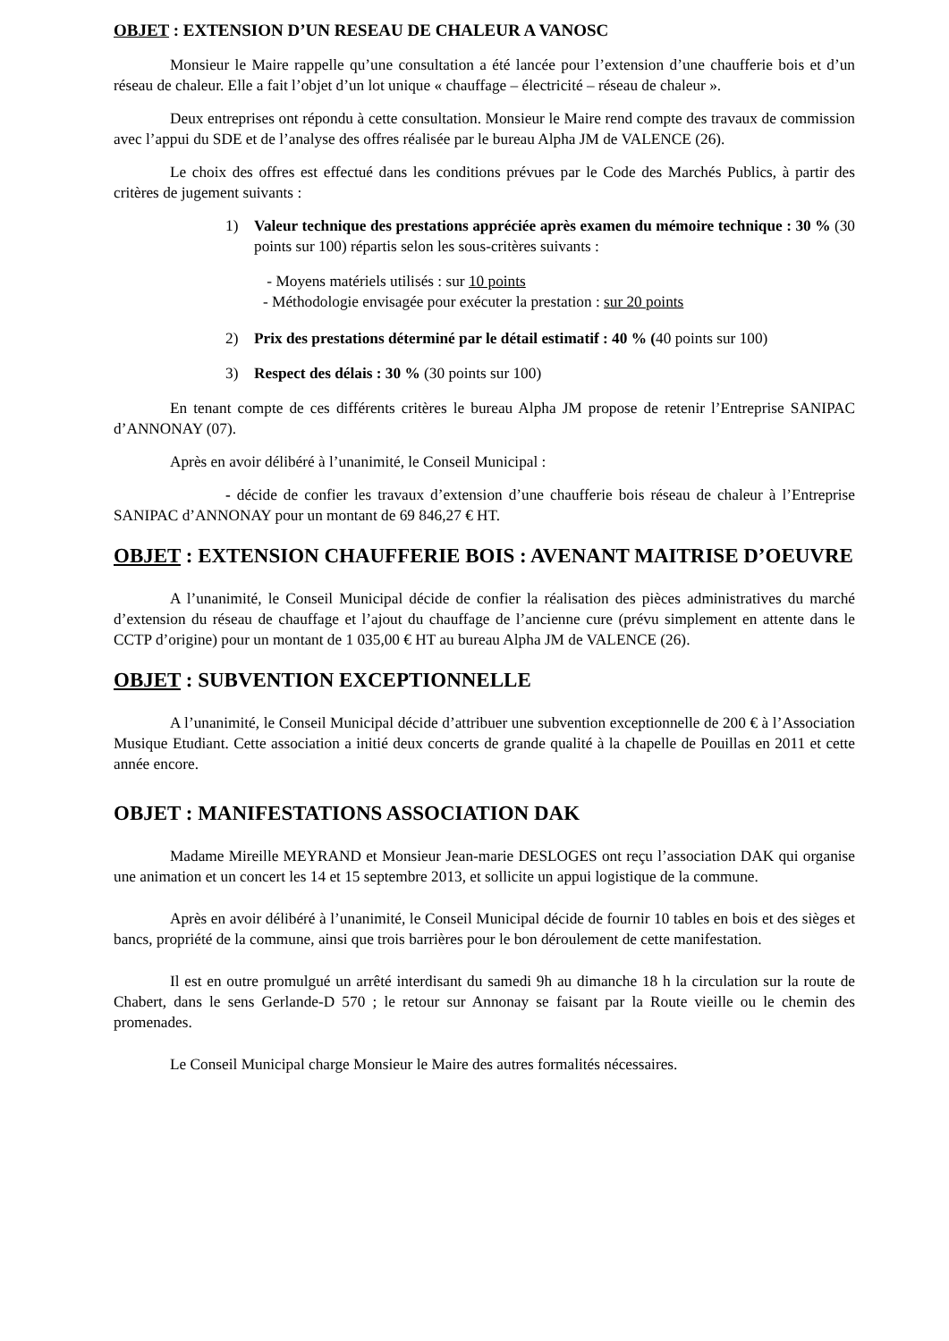OBJET : EXTENSION D’UN RESEAU DE CHALEUR A VANOSC
Monsieur le Maire rappelle qu’une consultation a été lancée pour l’extension d’une chaufferie bois et d’un réseau de chaleur. Elle a fait l’objet d’un lot unique « chauffage – électricité – réseau de chaleur ».
Deux entreprises ont répondu à cette consultation. Monsieur le Maire rend compte des travaux de commission avec l’appui du SDE et de l’analyse des offres réalisée par le bureau Alpha JM de VALENCE (26).
Le choix des offres est effectué dans les conditions prévues par le Code des Marchés Publics, à partir des critères de jugement suivants :
1) Valeur technique des prestations appréciée après examen du mémoire technique : 30 % (30 points sur 100) répartis selon les sous-critères suivants :
- Moyens matériels utilisés : sur 10 points
- Méthodologie envisagée pour exécuter la prestation : sur 20 points
2) Prix des prestations déterminé par le détail estimatif : 40 % (40 points sur 100)
3) Respect des délais : 30 % (30 points sur 100)
En tenant compte de ces différents critères le bureau Alpha JM propose de retenir l’Entreprise SANIPAC d’ANNONAY (07).
Après en avoir délibéré à l’unanimité, le Conseil Municipal :
- décide de confier les travaux d’extension d’une chaufferie bois réseau de chaleur à l’Entreprise SANIPAC d’ANNONAY pour un montant de 69 846,27 € HT.
OBJET : EXTENSION CHAUFFERIE BOIS : AVENANT MAITRISE D’OEUVRE
A l’unanimité, le Conseil Municipal décide de confier la réalisation des pièces administratives du marché d’extension du réseau de chauffage et l’ajout du chauffage de l’ancienne cure (prévu simplement en attente dans le CCTP d’origine) pour un montant de 1 035,00 € HT au bureau Alpha JM de VALENCE (26).
OBJET : SUBVENTION EXCEPTIONNELLE
A l’unanimité, le Conseil Municipal décide d’attribuer une subvention exceptionnelle de 200 € à l’Association Musique Etudiant. Cette association a initié deux concerts de grande qualité à la chapelle de Pouillas en 2011 et cette année encore.
OBJET : MANIFESTATIONS ASSOCIATION DAK
Madame Mireille MEYRAND et Monsieur Jean-marie DESLOGES ont reçu l’association DAK qui organise une animation et un concert les 14 et 15 septembre 2013, et sollicite un appui logistique de la commune.
Après en avoir délibéré à l’unanimité, le Conseil Municipal décide de fournir 10 tables en bois et des sièges et bancs, propriété de la commune, ainsi que trois barrières pour le bon déroulement de cette manifestation.
Il est en outre promulgué un arrêté interdisant du samedi 9h au dimanche 18 h la circulation sur la route de Chabert, dans le sens Gerlande-D 570 ; le retour sur Annonay se faisant par la Route vieille ou le chemin des promenades.
Le Conseil Municipal charge Monsieur le Maire des autres formalités nécessaires.